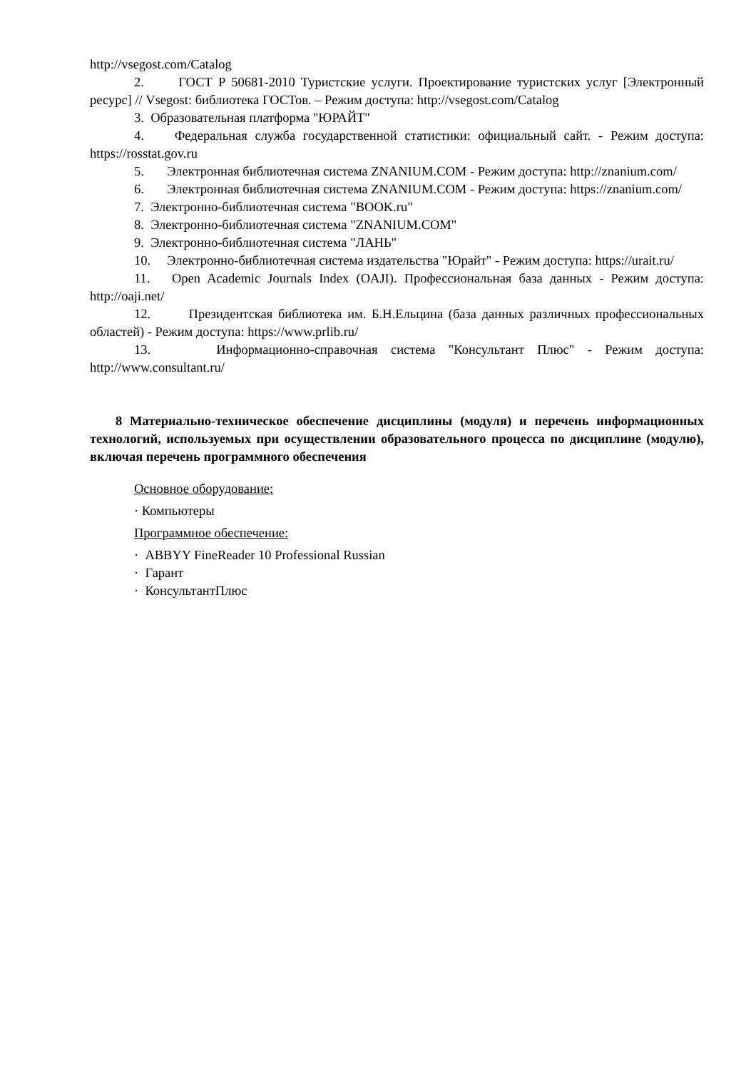http://vsegost.com/Catalog
2. ГОСТ Р 50681-2010 Туристские услуги. Проектирование туристских услуг [Электронный ресурс] // Vsegost: библиотека ГОСТов. – Режим доступа: http://vsegost.com/Catalog
3. Образовательная платформа "ЮРАЙТ"
4. Федеральная служба государственной статистики: официальный сайт. - Режим доступа: https://rosstat.gov.ru
5. Электронная библиотечная система ZNANIUM.COM - Режим доступа: http://znanium.com/
6. Электронная библиотечная система ZNANIUM.COM - Режим доступа: https://znanium.com/
7. Электронно-библиотечная система "BOOK.ru"
8. Электронно-библиотечная система "ZNANIUM.COM"
9. Электронно-библиотечная система "ЛАНЬ"
10. Электронно-библиотечная система издательства "Юрайт" - Режим доступа: https://urait.ru/
11. Open Academic Journals Index (OAJI). Профессиональная база данных - Режим доступа: http://oaji.net/
12. Президентская библиотека им. Б.Н.Ельцина (база данных различных профессиональных областей) - Режим доступа: https://www.prlib.ru/
13. Информационно-справочная система "Консультант Плюс" - Режим доступа: http://www.consultant.ru/
8 Материально-техническое обеспечение дисциплины (модуля) и перечень информационных технологий, используемых при осуществлении образовательного процесса по дисциплине (модулю), включая перечень программного обеспечения
Основное оборудование:
· Компьютеры
Программное обеспечение:
· ABBYY FineReader 10 Professional Russian
· Гарант
· КонсультантПлюс